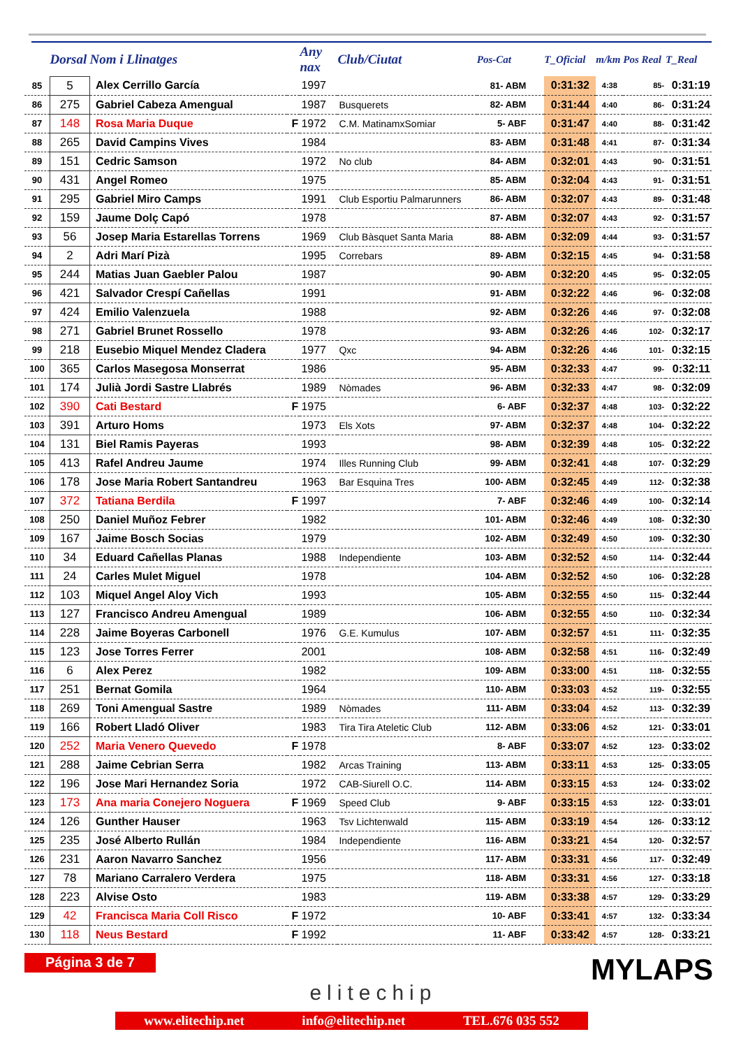| | Dorsal | Nom i Llinatges | | Any nax | Club/Ciutat | Pos-Cat | T_Oficial | m/km | Pos Real | T_Real |
| --- | --- | --- | --- | --- | --- | --- | --- | --- | --- | --- |
| 85 | 5 | Alex Cerrillo García | | 1997 | | 81- ABM | 0:31:32 | 4:38 | 85- | 0:31:19 |
| 86 | 275 | Gabriel Cabeza Amengual | | 1987 | Busquerets | 82- ABM | 0:31:44 | 4:40 | 86- | 0:31:24 |
| 87 | 148 | Rosa Maria Duque | F | 1972 | C.M. MatinamxSomiar | 5- ABF | 0:31:47 | 4:40 | 88- | 0:31:42 |
| 88 | 265 | David Campins Vives | | 1984 | | 83- ABM | 0:31:48 | 4:41 | 87- | 0:31:34 |
| 89 | 151 | Cedric Samson | | 1972 | No club | 84- ABM | 0:32:01 | 4:43 | 90- | 0:31:51 |
| 90 | 431 | Angel Romeo | | 1975 | | 85- ABM | 0:32:04 | 4:43 | 91- | 0:31:51 |
| 91 | 295 | Gabriel Miro Camps | | 1991 | Club Esportiu Palmarunners | 86- ABM | 0:32:07 | 4:43 | 89- | 0:31:48 |
| 92 | 159 | Jaume Dolç Capó | | 1978 | | 87- ABM | 0:32:07 | 4:43 | 92- | 0:31:57 |
| 93 | 56 | Josep Maria Estarellas Torrens | | 1969 | Club Bàsquet Santa Maria | 88- ABM | 0:32:09 | 4:44 | 93- | 0:31:57 |
| 94 | 2 | Adri Marí Pizà | | 1995 | Correbars | 89- ABM | 0:32:15 | 4:45 | 94- | 0:31:58 |
| 95 | 244 | Matias Juan Gaebler Palou | | 1987 | | 90- ABM | 0:32:20 | 4:45 | 95- | 0:32:05 |
| 96 | 421 | Salvador Crespí Cañellas | | 1991 | | 91- ABM | 0:32:22 | 4:46 | 96- | 0:32:08 |
| 97 | 424 | Emilio Valenzuela | | 1988 | | 92- ABM | 0:32:26 | 4:46 | 97- | 0:32:08 |
| 98 | 271 | Gabriel Brunet Rossello | | 1978 | | 93- ABM | 0:32:26 | 4:46 | 102- | 0:32:17 |
| 99 | 218 | Eusebio Miquel Mendez Cladera | | 1977 | Qxc | 94- ABM | 0:32:26 | 4:46 | 101- | 0:32:15 |
| 100 | 365 | Carlos Masegosa Monserrat | | 1986 | | 95- ABM | 0:32:33 | 4:47 | 99- | 0:32:11 |
| 101 | 174 | Julià Jordi Sastre Llabrés | | 1989 | Nòmades | 96- ABM | 0:32:33 | 4:47 | 98- | 0:32:09 |
| 102 | 390 | Cati Bestard | F | 1975 | | 6- ABF | 0:32:37 | 4:48 | 103- | 0:32:22 |
| 103 | 391 | Arturo Homs | | 1973 | Els Xots | 97- ABM | 0:32:37 | 4:48 | 104- | 0:32:22 |
| 104 | 131 | Biel Ramis Payeras | | 1993 | | 98- ABM | 0:32:39 | 4:48 | 105- | 0:32:22 |
| 105 | 413 | Rafel Andreu Jaume | | 1974 | Illes Running Club | 99- ABM | 0:32:41 | 4:48 | 107- | 0:32:29 |
| 106 | 178 | Jose Maria Robert Santandreu | | 1963 | Bar Esquina Tres | 100- ABM | 0:32:45 | 4:49 | 112- | 0:32:38 |
| 107 | 372 | Tatiana Berdila | F | 1997 | | 7- ABF | 0:32:46 | 4:49 | 100- | 0:32:14 |
| 108 | 250 | Daniel Muñoz Febrer | | 1982 | | 101- ABM | 0:32:46 | 4:49 | 108- | 0:32:30 |
| 109 | 167 | Jaime Bosch Socias | | 1979 | | 102- ABM | 0:32:49 | 4:50 | 109- | 0:32:30 |
| 110 | 34 | Eduard Cañellas Planas | | 1988 | Independiente | 103- ABM | 0:32:52 | 4:50 | 114- | 0:32:44 |
| 111 | 24 | Carles Mulet Miguel | | 1978 | | 104- ABM | 0:32:52 | 4:50 | 106- | 0:32:28 |
| 112 | 103 | Miquel Angel Aloy Vich | | 1993 | | 105- ABM | 0:32:55 | 4:50 | 115- | 0:32:44 |
| 113 | 127 | Francisco Andreu Amengual | | 1989 | | 106- ABM | 0:32:55 | 4:50 | 110- | 0:32:34 |
| 114 | 228 | Jaime Boyeras Carbonell | | 1976 | G.E. Kumulus | 107- ABM | 0:32:57 | 4:51 | 111- | 0:32:35 |
| 115 | 123 | Jose Torres Ferrer | | 2001 | | 108- ABM | 0:32:58 | 4:51 | 116- | 0:32:49 |
| 116 | 6 | Alex Perez | | 1982 | | 109- ABM | 0:33:00 | 4:51 | 118- | 0:32:55 |
| 117 | 251 | Bernat Gomila | | 1964 | | 110- ABM | 0:33:03 | 4:52 | 119- | 0:32:55 |
| 118 | 269 | Toni Amengual Sastre | | 1989 | Nòmades | 111- ABM | 0:33:04 | 4:52 | 113- | 0:32:39 |
| 119 | 166 | Robert Lladó Oliver | | 1983 | Tira Tira Ateletic Club | 112- ABM | 0:33:06 | 4:52 | 121- | 0:33:01 |
| 120 | 252 | Maria Venero Quevedo | F | 1978 | | 8- ABF | 0:33:07 | 4:52 | 123- | 0:33:02 |
| 121 | 288 | Jaime Cebrian Serra | | 1982 | Arcas Training | 113- ABM | 0:33:11 | 4:53 | 125- | 0:33:05 |
| 122 | 196 | Jose Mari Hernandez Soria | | 1972 | CAB-Siurell O.C. | 114- ABM | 0:33:15 | 4:53 | 124- | 0:33:02 |
| 123 | 173 | Ana maria Conejero Noguera | F | 1969 | Speed Club | 9- ABF | 0:33:15 | 4:53 | 122- | 0:33:01 |
| 124 | 126 | Gunther Hauser | | 1963 | Tsv Lichtenwald | 115- ABM | 0:33:19 | 4:54 | 126- | 0:33:12 |
| 125 | 235 | José Alberto Rullán | | 1984 | Independiente | 116- ABM | 0:33:21 | 4:54 | 120- | 0:32:57 |
| 126 | 231 | Aaron Navarro Sanchez | | 1956 | | 117- ABM | 0:33:31 | 4:56 | 117- | 0:32:49 |
| 127 | 78 | Mariano Carralero Verdera | | 1975 | | 118- ABM | 0:33:31 | 4:56 | 127- | 0:33:18 |
| 128 | 223 | Alvise Osto | | 1983 | | 119- ABM | 0:33:38 | 4:57 | 129- | 0:33:29 |
| 129 | 42 | Francisca Maria Coll Risco | F | 1972 | | 10- ABF | 0:33:41 | 4:57 | 132- | 0:33:34 |
| 130 | 118 | Neus Bestard | F | 1992 | | 11- ABF | 0:33:42 | 4:57 | 128- | 0:33:21 |
Página 3 de 7
elitechip
MYLAPS
www.elitechip.net info@elitechip.net TEL.676 035 552